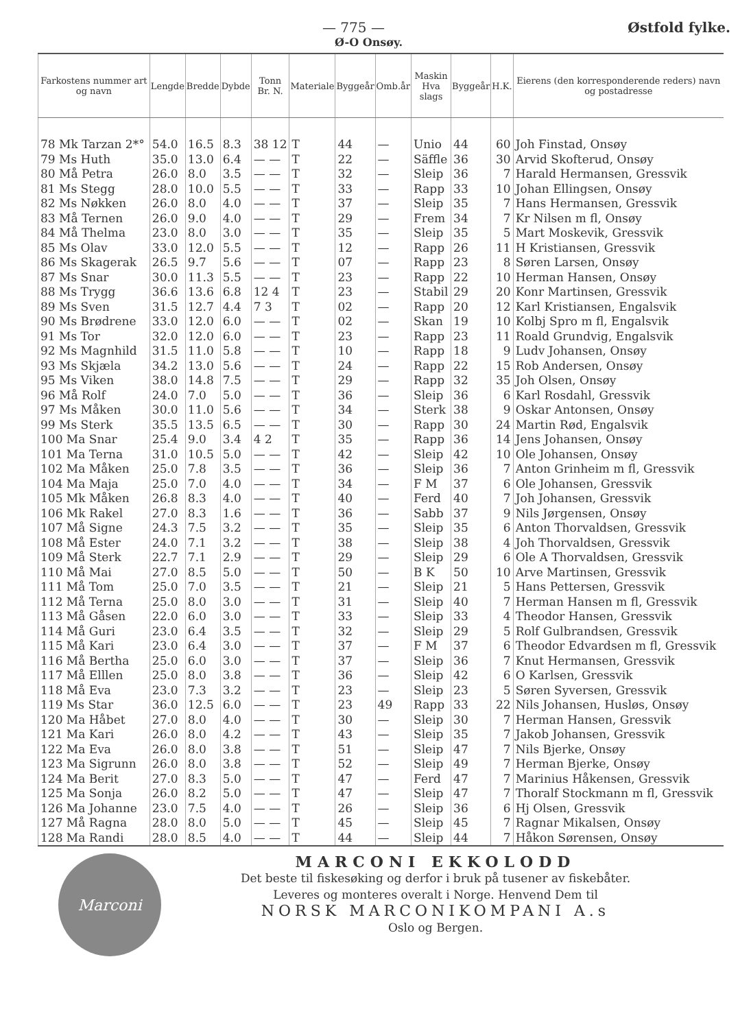— 775 — Østfold fylke.
Ø-O Onsøy.
| Farkostens nummer art og navn | Lengde | Bredde | Dybde | Tonn Br. N. | Materiale | Byggeår | Omb.år | Maskin Hva slags | Byggeår | H.K. | Eierens (den korresponderende reders) navn og postadresse |
| --- | --- | --- | --- | --- | --- | --- | --- | --- | --- | --- | --- |
| 78 Mk Tarzan 2*° | 54.0 | 16.5 | 8.3 | 38 12 | T | 44 | — | Unio | 44 | 60 | Joh Finstad, Onsøy |
| 79 Ms Huth | 35.0 | 13.0 | 6.4 | — — | T | 22 | — | Säffle | 36 | 30 | Arvid Skofterud, Onsøy |
| 80 Må Petra | 26.0 | 8.0 | 3.5 | — — | T | 32 | — | Sleip | 36 | 7 | Harald Hermansen, Gressvik |
| 81 Ms Stegg | 28.0 | 10.0 | 5.5 | — — | T | 33 | — | Rapp | 33 | 10 | Johan Ellingsen, Onsøy |
| 82 Ms Nøkken | 26.0 | 8.0 | 4.0 | — — | T | 37 | — | Sleip | 35 | 7 | Hans Hermansen, Gressvik |
| 83 Må Ternen | 26.0 | 9.0 | 4.0 | — — | T | 29 | — | Frem | 34 | 7 | Kr Nilsen m fl, Onsøy |
| 84 Må Thelma | 23.0 | 8.0 | 3.0 | — — | T | 35 | — | Sleip | 35 | 5 | Mart Moskevik, Gressvik |
| 85 Ms Olav | 33.0 | 12.0 | 5.5 | — — | T | 12 | — | Rapp | 26 | 11 | H Kristiansen, Gressvik |
| 86 Ms Skagerak | 26.5 | 9.7 | 5.6 | — — | T | 07 | — | Rapp | 23 | 8 | Søren Larsen, Onsøy |
| 87 Ms Snar | 30.0 | 11.3 | 5.5 | — — | T | 23 | — | Rapp | 22 | 10 | Herman Hansen, Onsøy |
| 88 Ms Trygg | 36.6 | 13.6 | 6.8 | 12 4 | T | 23 | — | Stabil | 29 | 20 | Konr Martinsen, Gressvik |
| 89 Ms Sven | 31.5 | 12.7 | 4.4 | 7 3 | T | 02 | — | Rapp | 20 | 12 | Karl Kristiansen, Engalsvik |
| 90 Ms Brødrene | 33.0 | 12.0 | 6.0 | — — | T | 02 | — | Skan | 19 | 10 | Kolbj Spro m fl, Engalsvik |
| 91 Ms Tor | 32.0 | 12.0 | 6.0 | — — | T | 23 | — | Rapp | 23 | 11 | Roald Grundvig, Engalsvik |
| 92 Ms Magnhild | 31.5 | 11.0 | 5.8 | — — | T | 10 | — | Rapp | 18 | 9 | Ludv Johansen, Onsøy |
| 93 Ms Skjæla | 34.2 | 13.0 | 5.6 | — — | T | 24 | — | Rapp | 22 | 15 | Rob Andersen, Onsøy |
| 95 Ms Viken | 38.0 | 14.8 | 7.5 | — — | T | 29 | — | Rapp | 32 | 35 | Joh Olsen, Onsøy |
| 96 Må Rolf | 24.0 | 7.0 | 5.0 | — — | T | 36 | — | Sleip | 36 | 6 | Karl Rosdahl, Gressvik |
| 97 Ms Måken | 30.0 | 11.0 | 5.6 | — — | T | 34 | — | Sterk | 38 | 9 | Oskar Antonsen, Onsøy |
| 99 Ms Sterk | 35.5 | 13.5 | 6.5 | — — | T | 30 | — | Rapp | 30 | 24 | Martin Rød, Engalsvik |
| 100 Ma Snar | 25.4 | 9.0 | 3.4 | 4 2 | T | 35 | — | Rapp | 36 | 14 | Jens Johansen, Onsøy |
| 101 Ma Terna | 31.0 | 10.5 | 5.0 | — — | T | 42 | — | Sleip | 42 | 10 | Ole Johansen, Onsøy |
| 102 Ma Måken | 25.0 | 7.8 | 3.5 | — — | T | 36 | — | Sleip | 36 | 7 | Anton Grinheim m fl, Gressvik |
| 104 Ma Maja | 25.0 | 7.0 | 4.0 | — — | T | 34 | — | F M | 37 | 6 | Ole Johansen, Gressvik |
| 105 Mk Måken | 26.8 | 8.3 | 4.0 | — — | T | 40 | — | Ferd | 40 | 7 | Joh Johansen, Gressvik |
| 106 Mk Rakel | 27.0 | 8.3 | 1.6 | — — | T | 36 | — | Sabb | 37 | 9 | Nils Jørgensen, Onsøy |
| 107 Må Signe | 24.3 | 7.5 | 3.2 | — — | T | 35 | — | Sleip | 35 | 6 | Anton Thorvaldsen, Gressvik |
| 108 Må Ester | 24.0 | 7.1 | 3.2 | — — | T | 38 | — | Sleip | 38 | 4 | Joh Thorvaldsen, Gressvik |
| 109 Må Sterk | 22.7 | 7.1 | 2.9 | — — | T | 29 | — | Sleip | 29 | 6 | Ole A Thorvaldsen, Gressvik |
| 110 Må Mai | 27.0 | 8.5 | 5.0 | — — | T | 50 | — | B K | 50 | 10 | Arve Martinsen, Gressvik |
| 111 Må Tom | 25.0 | 7.0 | 3.5 | — — | T | 21 | — | Sleip | 21 | 5 | Hans Pettersen, Gressvik |
| 112 Må Terna | 25.0 | 8.0 | 3.0 | — — | T | 31 | — | Sleip | 40 | 7 | Herman Hansen m fl, Gressvik |
| 113 Må Gåsen | 22.0 | 6.0 | 3.0 | — — | T | 33 | — | Sleip | 33 | 4 | Theodor Hansen, Gressvik |
| 114 Må Guri | 23.0 | 6.4 | 3.5 | — — | T | 32 | — | Sleip | 29 | 5 | Rolf Gulbrandsen, Gressvik |
| 115 Må Kari | 23.0 | 6.4 | 3.0 | — — | T | 37 | — | F M | 37 | 6 | Theodor Edvardsen m fl, Gressvik |
| 116 Må Bertha | 25.0 | 6.0 | 3.0 | — — | T | 37 | — | Sleip | 36 | 7 | Knut Hermansen, Gressvik |
| 117 Må Elllen | 25.0 | 8.0 | 3.8 | — — | T | 36 | — | Sleip | 42 | 6 | O Karlsen, Gressvik |
| 118 Må Eva | 23.0 | 7.3 | 3.2 | — — | T | 23 | — | Sleip | 23 | 5 | Søren Syversen, Gressvik |
| 119 Ms Star | 36.0 | 12.5 | 6.0 | — — | T | 23 | 49 | Rapp | 33 | 22 | Nils Johansen, Husløs, Onsøy |
| 120 Ma Håbet | 27.0 | 8.0 | 4.0 | — — | T | 30 | — | Sleip | 30 | 7 | Herman Hansen, Gressvik |
| 121 Ma Kari | 26.0 | 8.0 | 4.2 | — — | T | 43 | — | Sleip | 35 | 7 | Jakob Johansen, Gressvik |
| 122 Ma Eva | 26.0 | 8.0 | 3.8 | — — | T | 51 | — | Sleip | 47 | 7 | Nils Bjerke, Onsøy |
| 123 Ma Sigrunn | 26.0 | 8.0 | 3.8 | — — | T | 52 | — | Sleip | 49 | 7 | Herman Bjerke, Onsøy |
| 124 Ma Berit | 27.0 | 8.3 | 5.0 | — — | T | 47 | — | Ferd | 47 | 7 | Marinius Håkensen, Gressvik |
| 125 Ma Sonja | 26.0 | 8.2 | 5.0 | — — | T | 47 | — | Sleip | 47 | 7 | Thoralf Stockmann m fl, Gressvik |
| 126 Ma Johanne | 23.0 | 7.5 | 4.0 | — — | T | 26 | — | Sleip | 36 | 6 | Hj Olsen, Gressvik |
| 127 Må Ragna | 28.0 | 8.0 | 5.0 | — — | T | 45 | — | Sleip | 45 | 7 | Ragnar Mikalsen, Onsøy |
| 128 Ma Randi | 28.0 | 8.5 | 4.0 | — — | T | 44 | — | Sleip | 44 | 7 | Håkon Sørensen, Onsøy |
Marconi
MARCONI EKKOLODD
Det beste til fiskesøking og derfor i bruk på tusener av fiskebåter.
Leveres og monteres overalt i Norge. Henvend Dem til
NORSK MARCONIKOMPANI A.s
Oslo og Bergen.